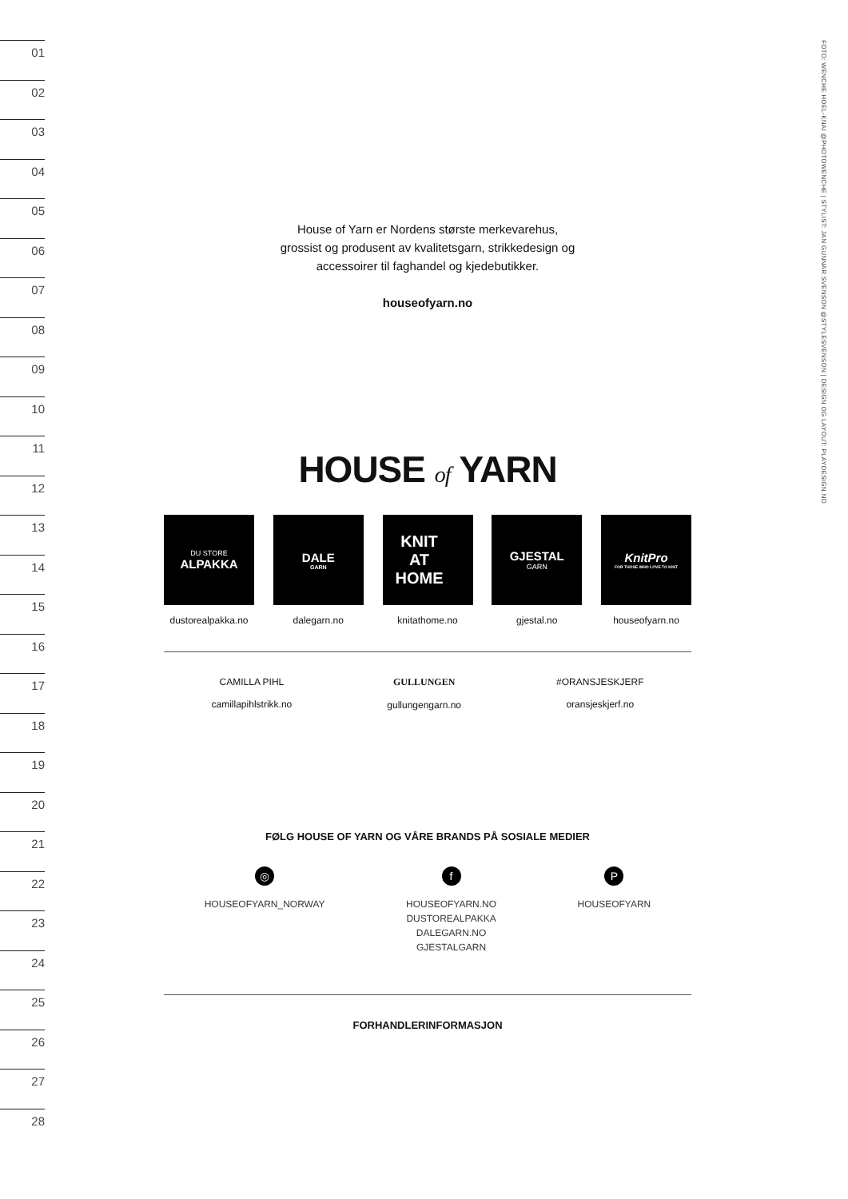01
02
03
04
05
06
07
08
09
10
11
12
13
14
15
16
17
18
19
20
21
22
23
24
25
26
27
28
FOTO: WENCHE HOEL-KNAI @PHOTOWENCHE | STYLIST: JAN GUNNAR SVENSON @STYLESVENSON | DESIGN OG LAYOUT: PLAYDESIGN.NO
House of Yarn er Nordens største merkevarehus,
grossist og produsent av kvalitetsgarn, strikkedesign og
accessoirer til faghandel og kjedebutikker.
houseofyarn.no
HOUSE of YARN
DU STORE
ALPAKKA
dustorealpakka.no
DALE
GARN
dalegarn.no
KNIT
AT
HOME
knitathome.no
GJESTAL
GARN
gjestal.no
KnitPro
FOR THOSE WHO LOVE TO KNIT
houseofyarn.no
CAMILLA PIHL
camillapihlstrikk.no
GULLUNGEN
gullungengarn.no
#ORANSJESKJERF
oransjeskjerf.no
FØLG HOUSE OF YARN OG VÅRE BRANDS PÅ SOSIALE MEDIER
◎
HOUSEOFYARN_NORWAY
f
HOUSEOFYARN.NO
DUSTOREALPAKKA
DALEGARN.NO
GJESTALGARN
P
HOUSEOFYARN
FORHANDLERINFORMASJON